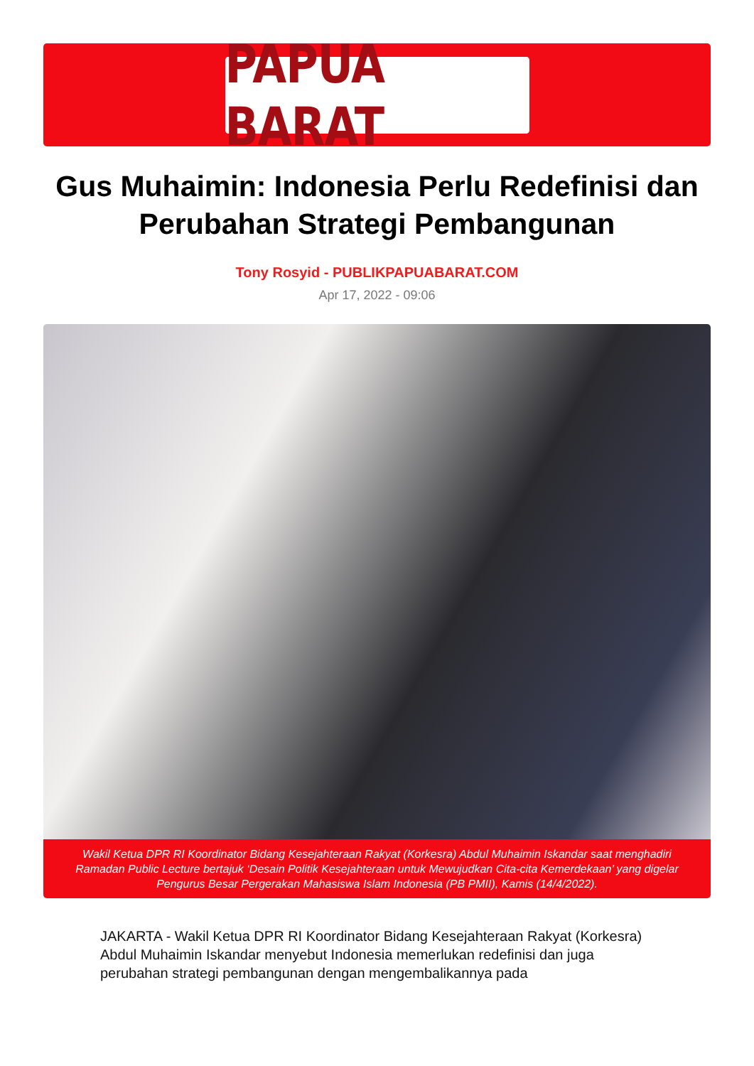PAPUA BARAT
Gus Muhaimin: Indonesia Perlu Redefinisi dan Perubahan Strategi Pembangunan
Tony Rosyid - PUBLIKPAPUABARAT.COM
Apr 17, 2022 - 09:06
Wakil Ketua DPR RI Koordinator Bidang Kesejahteraan Rakyat (Korkesra) Abdul Muhaimin Iskandar saat menghadiri Ramadan Public Lecture bertajuk ‘Desain Politik Kesejahteraan untuk Mewujudkan Cita-cita Kemerdekaan’ yang digelar Pengurus Besar Pergerakan Mahasiswa Islam Indonesia (PB PMII), Kamis (14/4/2022).
JAKARTA - Wakil Ketua DPR RI Koordinator Bidang Kesejahteraan Rakyat (Korkesra) Abdul Muhaimin Iskandar menyebut Indonesia memerlukan redefinisi dan juga perubahan strategi pembangunan dengan mengembalikannya pada